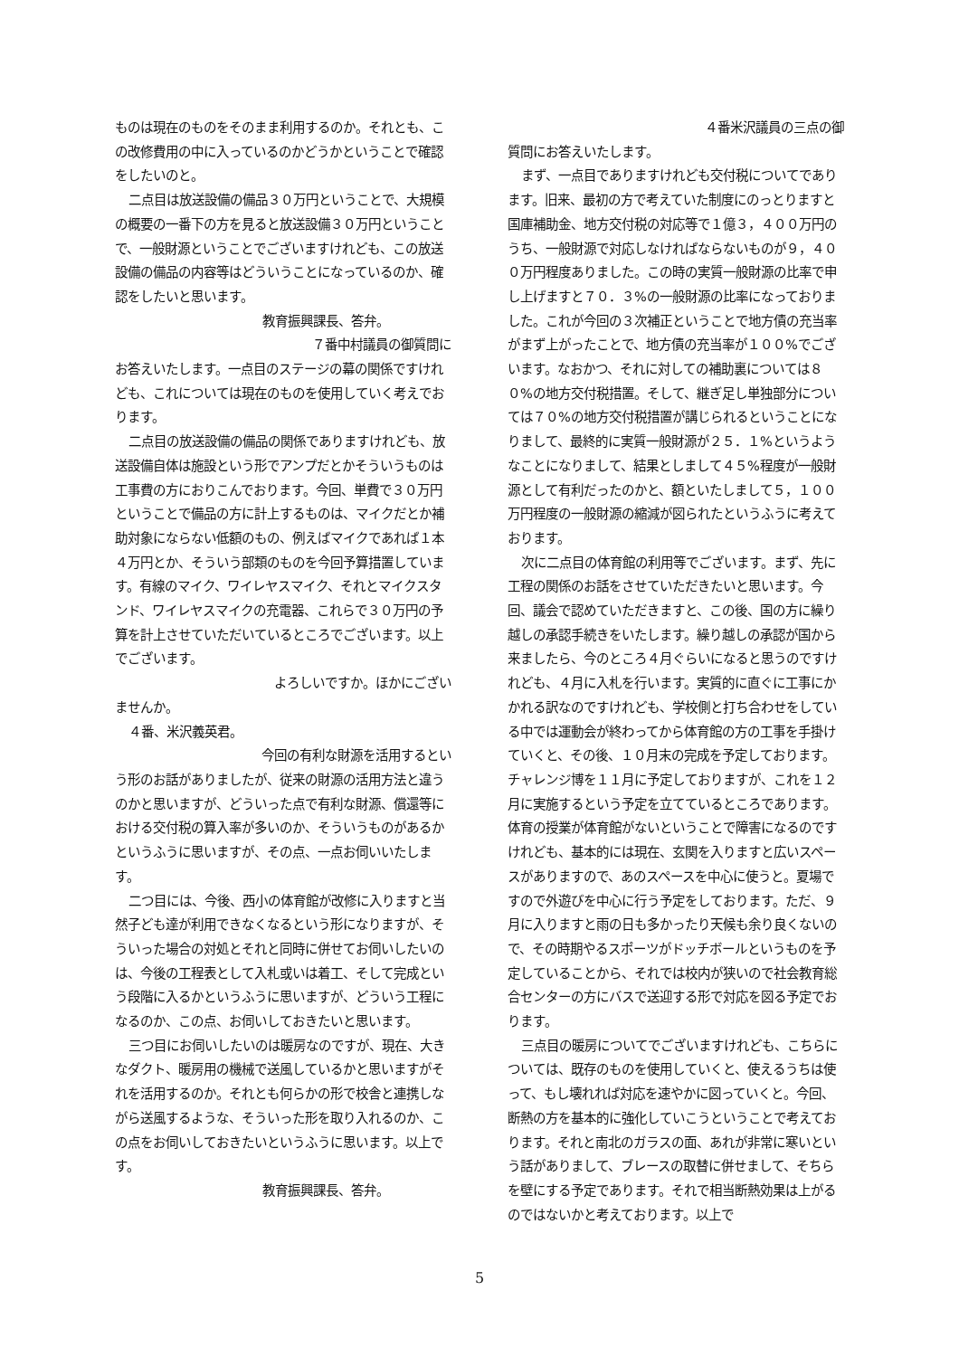ものは現在のものをそのまま利用するのか。それとも、この改修費用の中に入っているのかどうかということで確認をしたいのと。
二点目は放送設備の備品３０万円ということで、大規模の概要の一番下の方を見ると放送設備３０万円ということで、一般財源ということでございますけれども、この放送設備の備品の内容等はどういうことになっているのか、確認をしたいと思います。
教育振興課長、答弁。
７番中村議員の御質問に
お答えいたします。一点目のステージの幕の関係ですけれども、これについては現在のものを使用していく考えでおります。
二点目の放送設備の備品の関係でありますけれども、放送設備自体は施設という形でアンプだとかそういうものは工事費の方におりこんでおります。今回、単費で３０万円ということで備品の方に計上するものは、マイクだとか補助対象にならない低額のもの、例えばマイクであれば１本４万円とか、そういう部類のものを今回予算措置しています。有線のマイク、ワイレヤスマイク、それとマイクスタンド、ワイレヤスマイクの充電器、これらで３０万円の予算を計上させていただいているところでございます。以上でございます。
よろしいですか。ほかにござい
ませんか。
４番、米沢義英君。
今回の有利な財源を活用するとい
う形のお話がありましたが、従来の財源の活用方法と違うのかと思いますが、どういった点で有利な財源、償還等における交付税の算入率が多いのか、そういうものがあるかというふうに思いますが、その点、一点お伺いいたします。
二つ目には、今後、西小の体育館が改修に入りますと当然子ども達が利用できなくなるという形になりますが、そういった場合の対処とそれと同時に併せてお伺いしたいのは、今後の工程表として入札或いは着工、そして完成という段階に入るかというふうに思いますが、どういう工程になるのか、この点、お伺いしておきたいと思います。
三つ目にお伺いしたいのは暖房なのですが、現在、大きなダクト、暖房用の機械で送風しているかと思いますがそれを活用するのか。それとも何らかの形で校舎と連携しながら送風するような、そういった形を取り入れるのか、この点をお伺いしておきたいというふうに思います。以上です。
教育振興課長、答弁。
４番米沢議員の三点の御
質問にお答えいたします。
まず、一点目でありますけれども交付税についてであります。旧来、最初の方で考えていた制度にのっとりますと国庫補助金、地方交付税の対応等で１億３，４００万円のうち、一般財源で対応しなければならないものが９，４００万円程度ありました。この時の実質一般財源の比率で申し上げますと７０．３%の一般財源の比率になっておりました。これが今回の３次補正ということで地方債の充当率がまず上がったことで、地方債の充当率が１００%でございます。なおかつ、それに対しての補助裏については８０%の地方交付税措置。そして、継ぎ足し単独部分については７０%の地方交付税措置が講じられるということになりまして、最終的に実質一般財源が２５．１%というようなことになりまして、結果としまして４５%程度が一般財源として有利だったのかと、額といたしまして５，１００万円程度の一般財源の縮減が図られたというふうに考えております。
次に二点目の体育館の利用等でございます。まず、先に工程の関係のお話をさせていただきたいと思います。今回、議会で認めていただきますと、この後、国の方に繰り越しの承認手続きをいたします。繰り越しの承認が国から来ましたら、今のところ４月ぐらいになると思うのですけれども、４月に入札を行います。実質的に直ぐに工事にかかれる訳なのですけれども、学校側と打ち合わせをしている中では運動会が終わってから体育館の方の工事を手掛けていくと、その後、１０月末の完成を予定しております。チャレンジ博を１１月に予定しておりますが、これを１２月に実施するという予定を立てているところであります。体育の授業が体育館がないということで障害になるのですけれども、基本的には現在、玄関を入りますと広いスペースがありますので、あのスペースを中心に使うと。夏場ですので外遊びを中心に行う予定をしております。ただ、９月に入りますと雨の日も多かったり天候も余り良くないので、その時期やるスポーツがドッチボールというものを予定していることから、それでは校内が狭いので社会教育総合センターの方にバスで送迎する形で対応を図る予定でおります。
三点目の暖房についてでございますけれども、こちらについては、既存のものを使用していくと、使えるうちは使って、もし壊れれば対応を速やかに図っていくと。今回、断熱の方を基本的に強化していこうということで考えております。それと南北のガラスの面、あれが非常に寒いという話がありまして、ブレースの取替に併せまして、そちらを壁にする予定であります。それで相当断熱効果は上がるのではないかと考えております。以上で
5